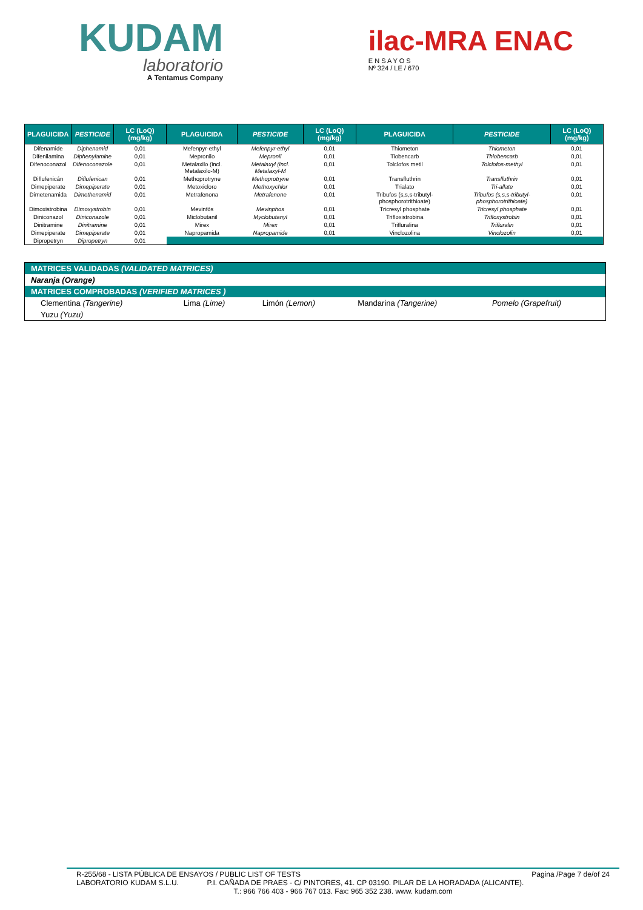KUDAM
laboratorio
A Tentamus Company
ilac-MRA ENAC
E N S A Y O S
Nº 324 / LE / 670
| PLAGUICIDA | PESTICIDE | LC (LoQ) (mg/kg) | PLAGUICIDA | PESTICIDE | LC (LoQ) (mg/kg) | PLAGUICIDA | PESTICIDE | LC (LoQ) (mg/kg) |
| --- | --- | --- | --- | --- | --- | --- | --- | --- |
| Difenamide | Diphenamid | 0,01 | Mefenpyr-ethyl | Mefenpyr-ethyl | 0,01 | Thiometon | Thiometon | 0,01 |
| Difenilamina | Diphenylamine | 0,01 | Mepronilo | Mepronil | 0,01 | Tiobencarb | Thiobencarb | 0,01 |
| Difenoconazol | Difenoconazole | 0,01 | Metalaxilo (incl. Metalaxilo-M) | Metalaxyl (incl. Metalaxyl-M | 0,01 | Tolclofos metil | Tolclofos-methyl | 0,01 |
| Diflufenicán | Diflufenican | 0,01 | Methoprotryne | Methoprotryne | 0,01 | Transfluthrin | Transfluthrin | 0,01 |
| Dimepiperate | Dimepiperate | 0,01 | Metoxicloro | Methoxychlor | 0,01 | Trialato | Tri-allate | 0,01 |
| Dimetenamida | Dimethenamid | 0,01 | Metrafenona | Metrafenone | 0,01 | Tribufos (s,s,s-tributyl-phosphorotrithioate) | Tribufos (s,s,s-tributyl-phosphorotrithioate) | 0,01 |
| Dimoxistrobina | Dimoxystrobin | 0,01 | Mevinfós | Mevinphos | 0,01 | Tricresyl phosphate | Tricresyl phosphate | 0,01 |
| Diniconazol | Diniconazole | 0,01 | Miclobutanil | Myclobutanyl | 0,01 | Trifloxistrobina | Trifloxystrobin | 0,01 |
| Dinitramine | Dinitramine | 0,01 | Mirex | Mirex | 0,01 | Trifluralina | Trifluralin | 0,01 |
| Dimepiperate | Dimepiperate | 0,01 | Napropamida | Napropamide | 0,01 | Vinclozolina | Vinclozolin | 0,01 |
| Dipropetryn | Dipropetryn | 0,01 | | | | | | |
| MATRICES VALIDADAS (VALIDATED MATRICES) | | | | |
| Naranja (Orange) | | | | |
| MATRICES COMPROBADAS (VERIFIED MATRICES ) | | | | |
| Clementina (Tangerine) | Lima (Lime) | Limón (Lemon) | Mandarina (Tangerine) | Pomelo (Grapefruit) |
| Yuzu (Yuzu) | | | | |
R-255/68 - LISTA PÚBLICA DE ENSAYOS / PUBLIC LIST OF TESTS Pagina /Page 7 de/of 24
LABORATORIO KUDAM S.L.U. P.I. CAÑADA DE PRAES - C/ PINTORES, 41. CP 03190. PILAR DE LA HORADADA (ALICANTE).
T.: 966 766 403 - 966 767 013. Fax: 965 352 238. www. kudam.com